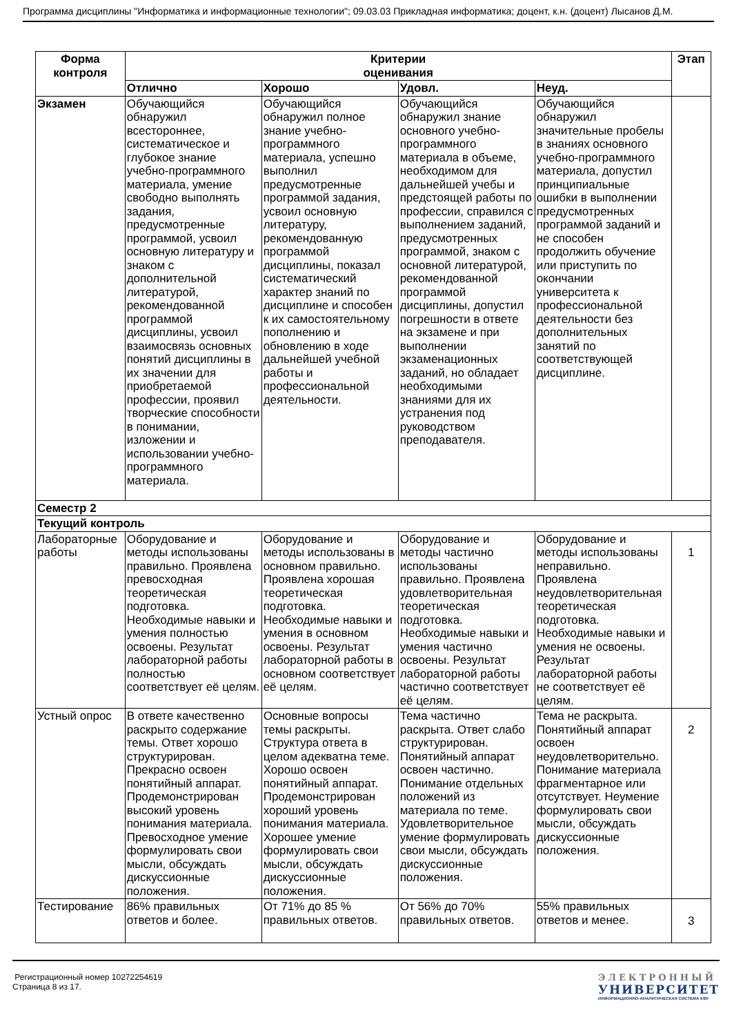Программа дисциплины "Информатика и информационные технологии"; 09.03.03 Прикладная информатика; доцент, к.н. (доцент) Лысанов Д.М.
| Форма контроля | Критерии оценивания | | | | Этап |
| --- | --- | --- | --- | --- | --- |
| | Отлично | Хорошо | Удовл. | Неуд. | |
| Экзамен | Обучающийся обнаружил всестороннее, систематическое и глубокое знание учебно-программного материала, умение свободно выполнять задания, предусмотренные программой, усвоил основную литературу и знаком с дополнительной литературой, рекомендованной программой дисциплины, усвоил взаимосвязь основных понятий дисциплины в их значении для приобретаемой профессии, проявил творческие способности в понимании, изложении и использовании учебно-программного материала. | Обучающийся обнаружил полное знание учебно-программного материала, успешно выполнил предусмотренные программой задания, усвоил основную литературу, рекомендованную программой дисциплины, показал систематический характер знаний по дисциплине и способен к их самостоятельному пополнению и обновлению в ходе дальнейшей учебной работы и профессиональной деятельности. | Обучающийся обнаружил знание основного учебно-программного материала в объеме, необходимом для дальнейшей учебы и предстоящей работы по профессии, справился с выполнением заданий, предусмотренных программой, знаком с основной литературой, рекомендованной программой дисциплины, допустил погрешности в ответе на экзамене и при выполнении экзаменационных заданий, но обладает необходимыми знаниями для их устранения под руководством преподавателя. | Обучающийся обнаружил значительные пробелы в знаниях основного учебно-программного материала, допустил принципиальные ошибки в выполнении предусмотренных программой заданий и не способен продолжить обучение или приступить по окончании университета к профессиональной деятельности без дополнительных занятий по соответствующей дисциплине. | |
| Семестр 2 | | | | | |
| Текущий контроль | | | | | |
| Лабораторные работы | Оборудование и методы использованы правильно. Проявлена превосходная теоретическая подготовка. Необходимые навыки и умения полностью освоены. Результат лабораторной работы полностью соответствует её целям. | Оборудование и методы использованы в основном правильно. Проявлена хорошая теоретическая подготовка. Необходимые навыки и умения в основном освоены. Результат лабораторной работы в основном соответствует её целям. | Оборудование и методы частично использованы правильно. Проявлена удовлетворительная теоретическая подготовка. Необходимые навыки и умения частично освоены. Результат лабораторной работы частично соответствует её целям. | Оборудование и методы использованы неправильно. Проявлена неудовлетворительная теоретическая подготовка. Необходимые навыки и умения не освоены. Результат лабораторной работы не соответствует её целям. | 1 |
| Устный опрос | В ответе качественно раскрыто содержание темы. Ответ хорошо структурирован. Прекрасно освоен понятийный аппарат. Продемонстрирован высокий уровень понимания материала. Превосходное умение формулировать свои мысли, обсуждать дискуссионные положения. | Основные вопросы темы раскрыты. Структура ответа в целом адекватна теме. Хорошо освоен понятийный аппарат. Продемонстрирован хороший уровень понимания материала. Хорошее умение формулировать свои мысли, обсуждать дискуссионные положения. | Тема частично раскрыта. Ответ слабо структурирован. Понятийный аппарат освоен частично. Понимание отдельных положений из материала по теме. Удовлетворительное умение формулировать свои мысли, обсуждать дискуссионные положения. | Тема не раскрыта. Понятийный аппарат освоен неудовлетворительно. Понимание материала фрагментарное или отсутствует. Неумение формулировать свои мысли, обсуждать дискуссионные положения. | 2 |
| Тестирование | 86% правильных ответов и более. | От 71% до 85 % правильных ответов. | От 56% до 70% правильных ответов. | 55% правильных ответов и менее. | 3 |
Регистрационный номер 10272254619
Страница 8 из 17.
ЭЛЕКТРОННЫЙ
УНИВЕРСИТЕТ
ИНФОРМАЦИОННО-АНАЛИТИЧЕСКАЯ СИСТЕМА КФУ